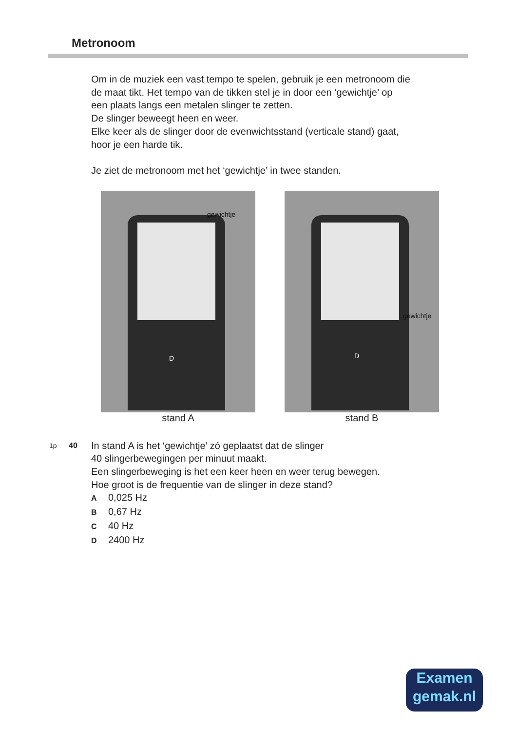Metronoom
Om in de muziek een vast tempo te spelen, gebruik je een metronoom die
de maat tikt. Het tempo van de tikken stel je in door een ‘gewichtje’ op
een plaats langs een metalen slinger te zetten.
De slinger beweegt heen en weer.
Elke keer als de slinger door de evenwichtsstand (verticale stand) gaat,
hoor je een harde tik.
Je ziet de metronoom met het ‘gewichtje’ in twee standen.
gewichtje
D
stand A
gewichtje
D
stand B
1p 40
In stand A is het ‘gewichtje’ zó geplaatst dat de slinger
40 slingerbewegingen per minuut maakt.
Een slingerbeweging is het een keer heen en weer terug bewegen.
Hoe groot is de frequentie van de slinger in deze stand?
A 0,025 Hz
B 0,67 Hz
C 40 Hz
D 2400 Hz
Examen
gemak.nl